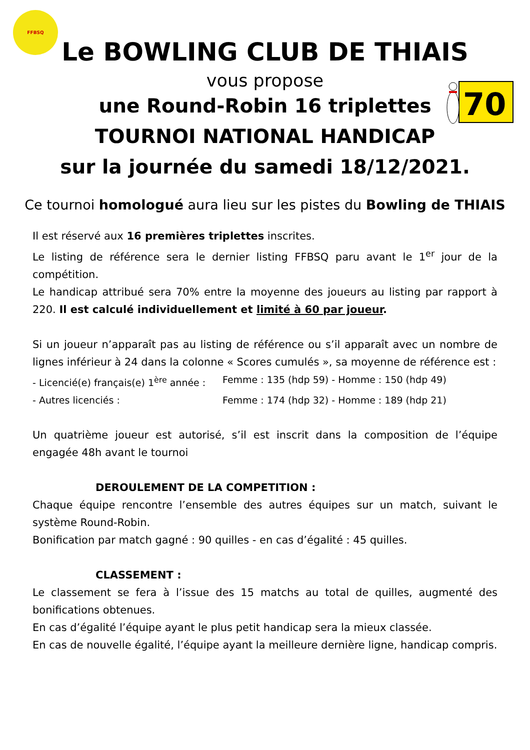FFBSQ
70
Le BOWLING CLUB DE THIAIS
vous propose
une Round-Robin 16 triplettes
TOURNOI NATIONAL HANDICAP
sur la journée du samedi 18/12/2021.
Ce tournoi homologué aura lieu sur les pistes du Bowling de THIAIS
Il est réservé aux 16 premières triplettes inscrites.
Le listing de référence sera le dernier listing FFBSQ paru avant le 1<sup>er</sup> jour de la compétition.
Le handicap attribué sera 70% entre la moyenne des joueurs au listing par rapport à 220. Il est calculé individuellement et limité à 60 par joueur.
Si un joueur n’apparaît pas au listing de référence ou s’il apparaît avec un nombre de lignes inférieur à 24 dans la colonne « Scores cumulés », sa moyenne de référence est :
- Licencié(e) français(e) 1<sup>ère</sup> année : Femme : 135 (hdp 59) - Homme : 150 (hdp 49)
- Autres licenciés : Femme : 174 (hdp 32) - Homme : 189 (hdp 21)
Un quatrième joueur est autorisé, s’il est inscrit dans la composition de l’équipe engagée 48h avant le tournoi
DEROULEMENT DE LA COMPETITION :
Chaque équipe rencontre l’ensemble des autres équipes sur un match, suivant le système Round-Robin.
Bonification par match gagné : 90 quilles - en cas d’égalité : 45 quilles.
CLASSEMENT :
Le classement se fera à l’issue des 15 matchs au total de quilles, augmenté des bonifications obtenues.
En cas d’égalité l’équipe ayant le plus petit handicap sera la mieux classée.
En cas de nouvelle égalité, l’équipe ayant la meilleure dernière ligne, handicap compris.